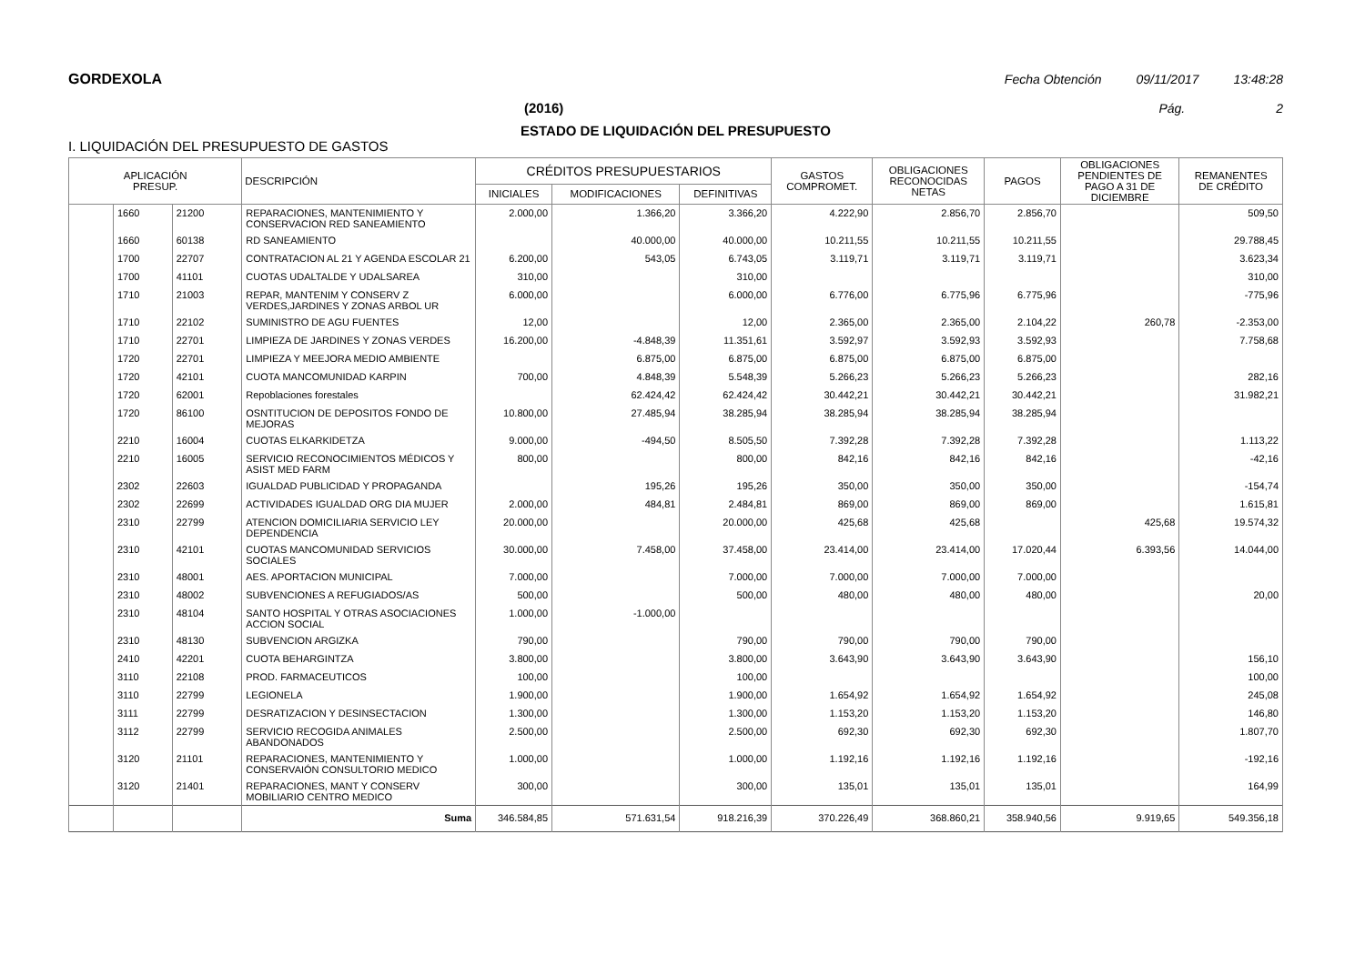GORDEXOLA Fecha Obtención 09/11/2017 13:48:28
(2016) Pág. 2
ESTADO DE LIQUIDACIÓN DEL PRESUPUESTO
I. LIQUIDACIÓN DEL PRESUPUESTO DE GASTOS
| APLICACIÓN PRESUP. | | | DESCRIPCIÓN | CRÉDITOS PRESUPUESTARIOS | | | GASTOS COMPROMET. | OBLIGACIONES RECONOCIDAS NETAS | PAGOS | OBLIGACIONES PENDIENTES DE PAGO A 31 DE DICIEMBRE | REMANENTES DE CRÉDITO |
| --- | --- | --- | --- | --- | --- | --- | --- | --- | --- | --- | --- |
| | | | | INICIALES | MODIFICACIONES | DEFINITIVAS | | | | | |
| | 1660 | 21200 | REPARACIONES, MANTENIMIENTO Y CONSERVACION RED SANEAMIENTO | 2.000,00 | 1.366,20 | 3.366,20 | 4.222,90 | 2.856,70 | 2.856,70 | | 509,50 |
| | 1660 | 60138 | RD SANEAMIENTO | | 40.000,00 | 40.000,00 | 10.211,55 | 10.211,55 | 10.211,55 | | 29.788,45 |
| | 1700 | 22707 | CONTRATACION AL 21 Y AGENDA ESCOLAR 21 | 6.200,00 | 543,05 | 6.743,05 | 3.119,71 | 3.119,71 | 3.119,71 | | 3.623,34 |
| | 1700 | 41101 | CUOTAS UDALTALDE Y UDALSAREA | 310,00 | | 310,00 | | | | | 310,00 |
| | 1710 | 21003 | REPAR, MANTENIM Y CONSERV Z VERDES,JARDINES Y ZONAS ARBOL UR | 6.000,00 | | 6.000,00 | 6.776,00 | 6.775,96 | 6.775,96 | | -775,96 |
| | 1710 | 22102 | SUMINISTRO DE AGU FUENTES | 12,00 | | 12,00 | 2.365,00 | 2.365,00 | 2.104,22 | 260,78 | -2.353,00 |
| | 1710 | 22701 | LIMPIEZA DE JARDINES Y ZONAS VERDES | 16.200,00 | -4.848,39 | 11.351,61 | 3.592,97 | 3.592,93 | 3.592,93 | | 7.758,68 |
| | 1720 | 22701 | LIMPIEZA Y MEEJORA MEDIO AMBIENTE | | 6.875,00 | 6.875,00 | 6.875,00 | 6.875,00 | 6.875,00 | | |
| | 1720 | 42101 | CUOTA MANCOMUNIDAD KARPIN | 700,00 | 4.848,39 | 5.548,39 | 5.266,23 | 5.266,23 | 5.266,23 | | 282,16 |
| | 1720 | 62001 | Repoblaciones forestales | | 62.424,42 | 62.424,42 | 30.442,21 | 30.442,21 | 30.442,21 | | 31.982,21 |
| | 1720 | 86100 | OSNTITUCION DE DEPOSITOS FONDO DE MEJORAS | 10.800,00 | 27.485,94 | 38.285,94 | 38.285,94 | 38.285,94 | 38.285,94 | | |
| | 2210 | 16004 | CUOTAS ELKARKIDETZA | 9.000,00 | -494,50 | 8.505,50 | 7.392,28 | 7.392,28 | 7.392,28 | | 1.113,22 |
| | 2210 | 16005 | SERVICIO RECONOCIMIENTOS MÉDICOS Y ASIST MED FARM | 800,00 | | 800,00 | 842,16 | 842,16 | 842,16 | | -42,16 |
| | 2302 | 22603 | IGUALDAD PUBLICIDAD Y PROPAGANDA | | 195,26 | 195,26 | 350,00 | 350,00 | 350,00 | | -154,74 |
| | 2302 | 22699 | ACTIVIDADES IGUALDAD ORG DIA MUJER | 2.000,00 | 484,81 | 2.484,81 | 869,00 | 869,00 | 869,00 | | 1.615,81 |
| | 2310 | 22799 | ATENCION DOMICILIARIA SERVICIO LEY DEPENDENCIA | 20.000,00 | | 20.000,00 | 425,68 | 425,68 | | 425,68 | 19.574,32 |
| | 2310 | 42101 | CUOTAS MANCOMUNIDAD SERVICIOS SOCIALES | 30.000,00 | 7.458,00 | 37.458,00 | 23.414,00 | 23.414,00 | 17.020,44 | 6.393,56 | 14.044,00 |
| | 2310 | 48001 | AES. APORTACION MUNICIPAL | 7.000,00 | | 7.000,00 | 7.000,00 | 7.000,00 | 7.000,00 | | |
| | 2310 | 48002 | SUBVENCIONES A REFUGIADOS/AS | 500,00 | | 500,00 | 480,00 | 480,00 | 480,00 | | 20,00 |
| | 2310 | 48104 | SANTO HOSPITAL Y OTRAS ASOCIACIONES ACCION SOCIAL | 1.000,00 | -1.000,00 | | | | | | |
| | 2310 | 48130 | SUBVENCION ARGIZKA | 790,00 | | 790,00 | 790,00 | 790,00 | 790,00 | | |
| | 2410 | 42201 | CUOTA BEHARGINTZA | 3.800,00 | | 3.800,00 | 3.643,90 | 3.643,90 | 3.643,90 | | 156,10 |
| | 3110 | 22108 | PROD. FARMACEUTICOS | 100,00 | | 100,00 | | | | | 100,00 |
| | 3110 | 22799 | LEGIONELA | 1.900,00 | | 1.900,00 | 1.654,92 | 1.654,92 | 1.654,92 | | 245,08 |
| | 3111 | 22799 | DESRATIZACION Y DESINSECTACION | 1.300,00 | | 1.300,00 | 1.153,20 | 1.153,20 | 1.153,20 | | 146,80 |
| | 3112 | 22799 | SERVICIO RECOGIDA ANIMALES ABANDONADOS | 2.500,00 | | 2.500,00 | 692,30 | 692,30 | 692,30 | | 1.807,70 |
| | 3120 | 21101 | REPARACIONES, MANTENIMIENTO Y CONSERVAIÓN CONSULTORIO MEDICO | 1.000,00 | | 1.000,00 | 1.192,16 | 1.192,16 | 1.192,16 | | -192,16 |
| | 3120 | 21401 | REPARACIONES, MANT Y CONSERV MOBILIARIO CENTRO MEDICO | 300,00 | | 300,00 | 135,01 | 135,01 | 135,01 | | 164,99 |
| | | | Suma | 346.584,85 | 571.631,54 | 918.216,39 | 370.226,49 | 368.860,21 | 358.940,56 | 9.919,65 | 549.356,18 |